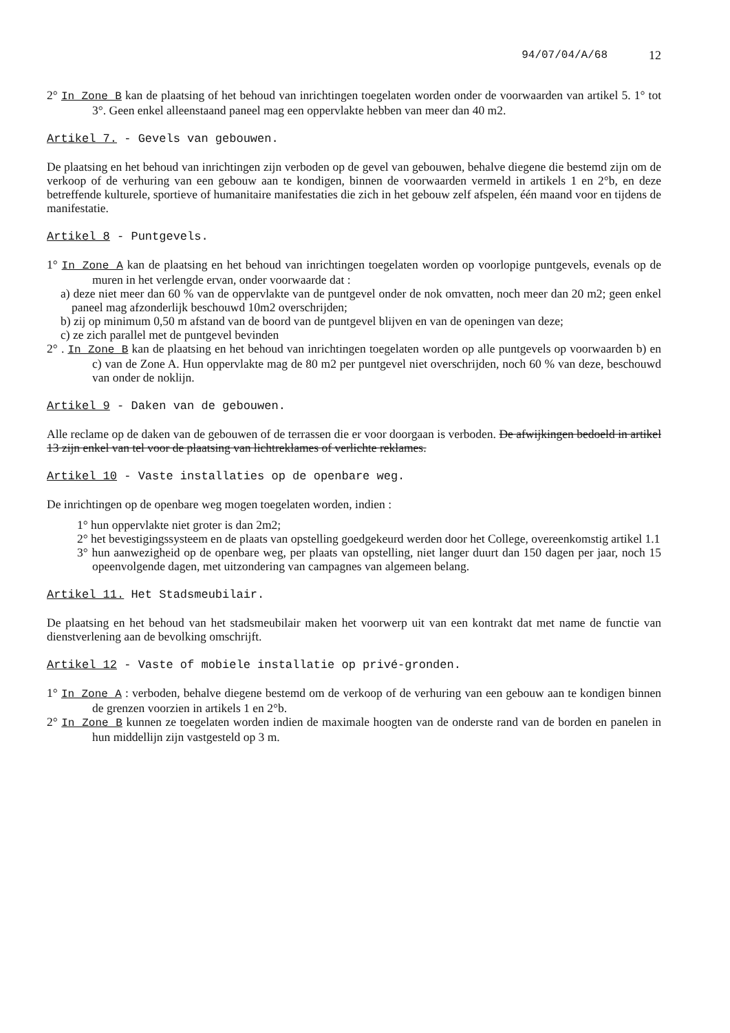94/07/04/A/68 12
2° In Zone B kan de plaatsing of het behoud van inrichtingen toegelaten worden onder de voorwaarden van artikel 5. 1° tot 3°. Geen enkel alleenstaand paneel mag een oppervlakte hebben van meer dan 40 m2.
Artikel 7. - Gevels van gebouwen.
De plaatsing en het behoud van inrichtingen zijn verboden op de gevel van gebouwen, behalve diegene die bestemd zijn om de verkoop of de verhuring van een gebouw aan te kondigen, binnen de voorwaarden vermeld in artikels 1 en 2°b, en deze betreffende kulturele, sportieve of humanitaire manifestaties die zich in het gebouw zelf afspelen, één maand voor en tijdens de manifestatie.
Artikel 8 - Puntgevels.
1° In Zone A kan de plaatsing en het behoud van inrichtingen toegelaten worden op voorlopige puntgevels, evenals op de muren in het verlengde ervan, onder voorwaarde dat :
a) deze niet meer dan 60 % van de oppervlakte van de puntgevel onder de nok omvatten, noch meer dan 20 m2; geen enkel paneel mag afzonderlijk beschouwd 10m2 overschrijden;
b) zij op minimum 0,50 m afstand van de boord van de puntgevel blijven en van de openingen van deze;
c) ze zich parallel met de puntgevel bevinden
2° . In Zone B kan de plaatsing en het behoud van inrichtingen toegelaten worden op alle puntgevels op voorwaarden b) en c) van de Zone A. Hun oppervlakte mag de 80 m2 per puntgevel niet overschrijden, noch 60 % van deze, beschouwd van onder de noklijn.
Artikel 9 - Daken van de gebouwen.
Alle reclame op de daken van de gebouwen of de terrassen die er voor doorgaan is verboden. De afwijkingen bedoeld in artikel 13 zijn enkel van tel voor de plaatsing van lichtreklames of verlichte reklames.
Artikel 10 - Vaste installaties op de openbare weg.
De inrichtingen op de openbare weg mogen toegelaten worden, indien :
1° hun oppervlakte niet groter is dan 2m2;
2° het bevestigingssysteem en de plaats van opstelling goedgekeurd werden door het College, overeenkomstig artikel 1.1
3° hun aanwezigheid op de openbare weg, per plaats van opstelling, niet langer duurt dan 150 dagen per jaar, noch 15 opeenvolgende dagen, met uitzondering van campagnes van algemeen belang.
Artikel 11. Het Stadsmeubilair.
De plaatsing en het behoud van het stadsmeubilair maken het voorwerp uit van een kontrakt dat met name de functie van dienstverlening aan de bevolking omschrijft.
Artikel 12 - Vaste of mobiele installatie op privé-gronden.
1° In Zone A : verboden, behalve diegene bestemd om de verkoop of de verhuring van een gebouw aan te kondigen binnen de grenzen voorzien in artikels 1 en 2°b.
2° In Zone B kunnen ze toegelaten worden indien de maximale hoogten van de onderste rand van de borden en panelen in hun middellijn zijn vastgesteld op 3 m.